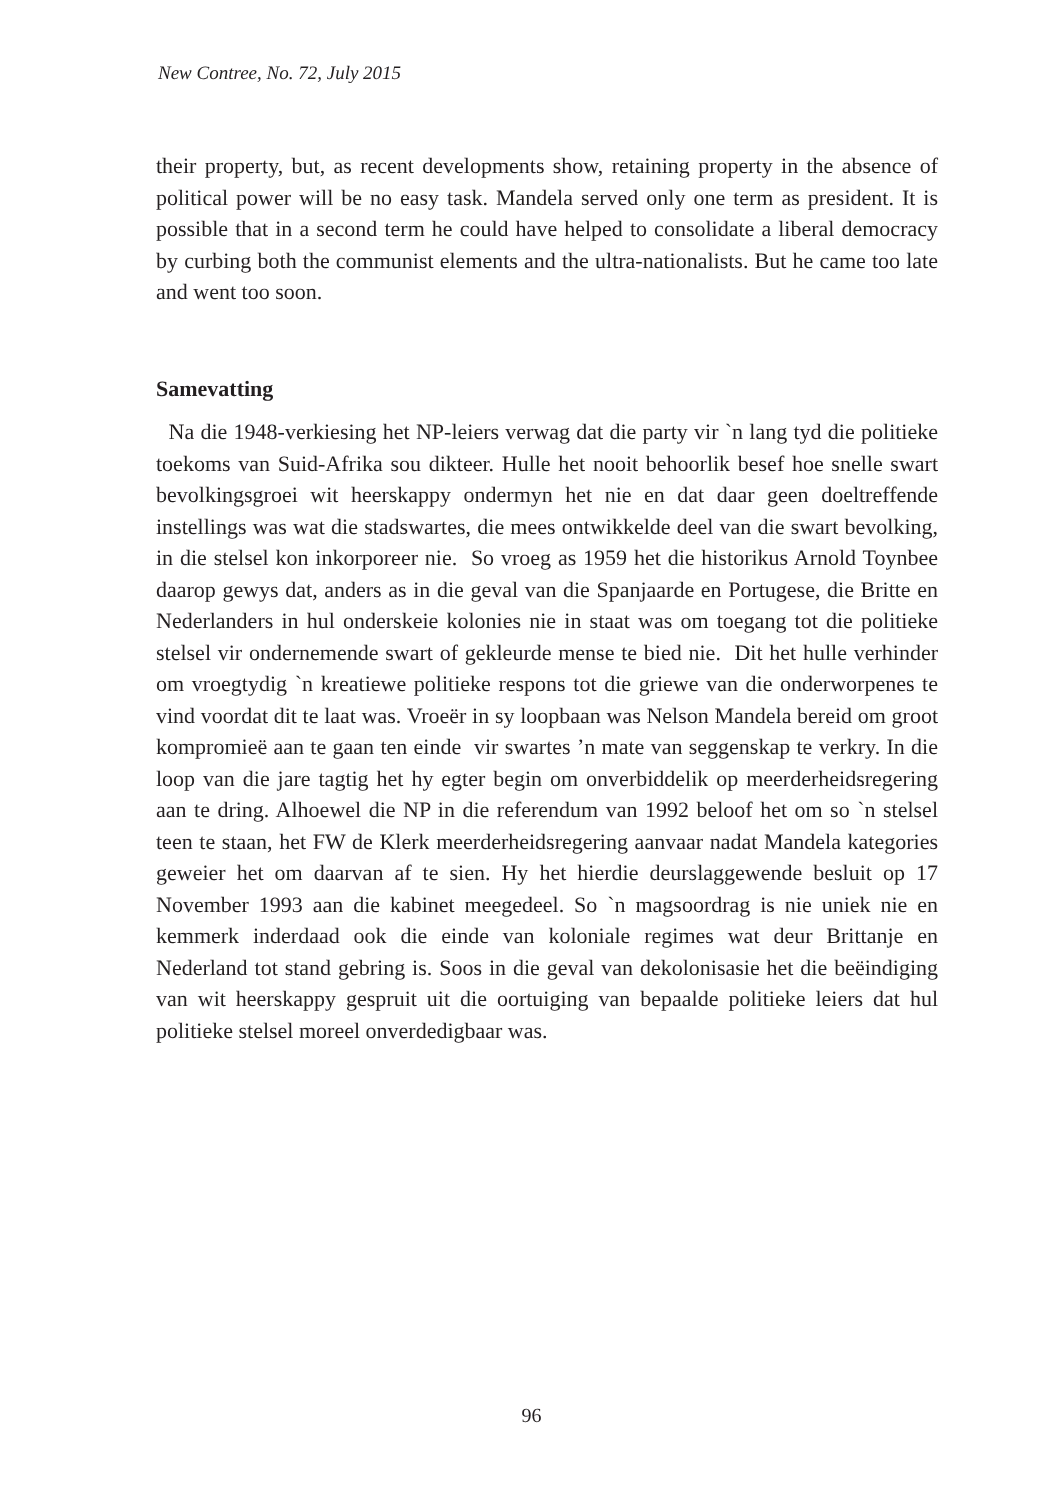New Contree, No. 72, July 2015
their property, but, as recent developments show, retaining property in the absence of political power will be no easy task. Mandela served only one term as president. It is possible that in a second term he could have helped to consolidate a liberal democracy by curbing both the communist elements and the ultra-nationalists. But he came too late and went too soon.
Samevatting
Na die 1948-verkiesing het NP-leiers verwag dat die party vir `n lang tyd die politieke toekoms van Suid-Afrika sou dikteer. Hulle het nooit behoorlik besef hoe snelle swart bevolkingsgroei wit heerskappy ondermyn het nie en dat daar geen doeltreffende instellings was wat die stadswartes, die mees ontwikkelde deel van die swart bevolking, in die stelsel kon inkorporeer nie. So vroeg as 1959 het die historikus Arnold Toynbee daarop gewys dat, anders as in die geval van die Spanjaarde en Portugese, die Britte en Nederlanders in hul onderskeie kolonies nie in staat was om toegang tot die politieke stelsel vir ondernemende swart of gekleurde mense te bied nie. Dit het hulle verhinder om vroegtydig `n kreatiewe politieke respons tot die griewe van die onderworpenes te vind voordat dit te laat was. Vroeër in sy loopbaan was Nelson Mandela bereid om groot kompromieë aan te gaan ten einde vir swartes ’n mate van seggenskap te verkry. In die loop van die jare tagtig het hy egter begin om onverbiddelik op meerderheidsregering aan te dring. Alhoewel die NP in die referendum van 1992 beloof het om so `n stelsel teen te staan, het FW de Klerk meerderheidsregering aanvaar nadat Mandela kategories geweier het om daarvan af te sien. Hy het hierdie deurslaggewende besluit op 17 November 1993 aan die kabinet meegedeel. So `n magsoordrag is nie uniek nie en kemmerk inderdaad ook die einde van koloniale regimes wat deur Brittanje en Nederland tot stand gebring is. Soos in die geval van dekolonisasie het die beëindiging van wit heerskappy gespruit uit die oortuiging van bepaalde politieke leiers dat hul politieke stelsel moreel onverdedigbaar was.
96